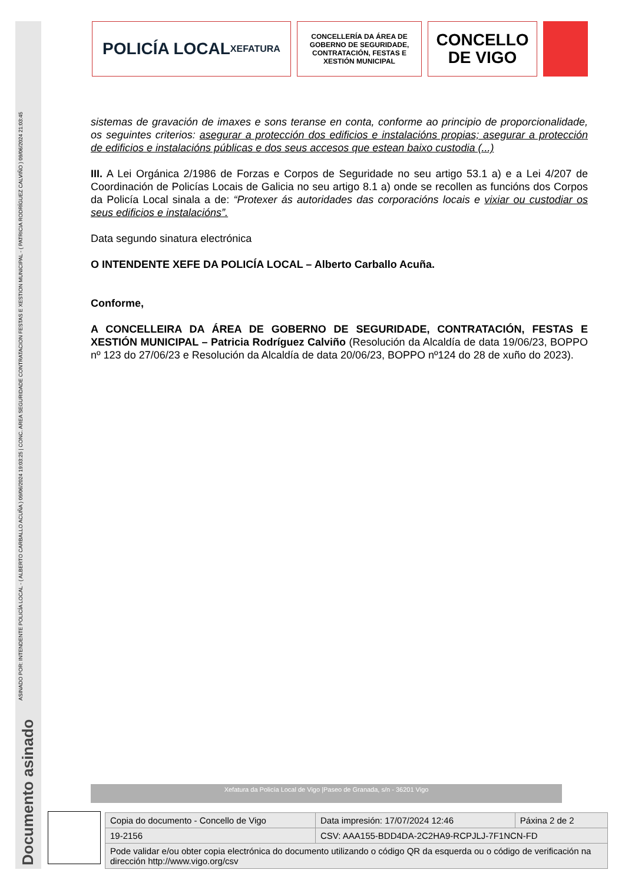ASINADO POR: INTENDENTE POLICÍA LOCAL - ( ALBERTO CARBALLO ACUÑA ) 09/06/2024 19:03:25 | CONC. AREA SEGURIDADE CONTRATACION FESTAS E XESTION MUNICIPAL - ( PATRICIA RODRÍGUEZ CALVIÑO ) 09/06/2024 21:03:45
Documento asinado
POLICÍA LOCAL
XEFATURA
CONCELLERÍA DA ÁREA DE GOBERNO DE SEGURIDADE, CONTRATACIÓN, FESTAS E XESTIÓN MUNICIPAL
CONCELLO
DE VIGO
sistemas de gravación de imaxes e sons teranse en conta, conforme ao principio de proporcionalidade, os seguintes criterios: asegurar a protección dos edificios e instalacións propias; asegurar a protección de edificios e instalacións públicas e dos seus accesos que estean baixo custodia (...)
III. A Lei Orgánica 2/1986 de Forzas e Corpos de Seguridade no seu artigo 53.1 a) e a Lei 4/207 de Coordinación de Policías Locais de Galicia no seu artigo 8.1 a) onde se recollen as funcións dos Corpos da Policía Local sinala a de: “Protexer ás autoridades das corporacións locais e vixiar ou custodiar os seus edificios e instalacións”.
Data segundo sinatura electrónica
O INTENDENTE XEFE DA POLICÍA LOCAL – Alberto Carballo Acuña.
Conforme,
A CONCELLEIRA DA ÁREA DE GOBERNO DE SEGURIDADE, CONTRATACIÓN, FESTAS E XESTIÓN MUNICIPAL – Patricia Rodríguez Calviño (Resolución da Alcaldía de data 19/06/23, BOPPO nº 123 do 27/06/23 e Resolución da Alcaldía de data 20/06/23, BOPPO nº124 do 28 de xuño do 2023).
Xefatura da Policía Local de Vigo |Paseo de Granada, s/n - 36201 Vigo
| Copia do documento - Concello de Vigo | Data impresión: 17/07/2024 12:46 | Páxina 2 de 2 |
| 19-2156 | CSV: AAA155-BDD4DA-2C2HA9-RCPJLJ-7F1NCN-FD | |
| Pode validar e/ou obter copia electrónica do documento utilizando o código QR da esquerda ou o código de verificación na dirección http://www.vigo.org/csv | | |